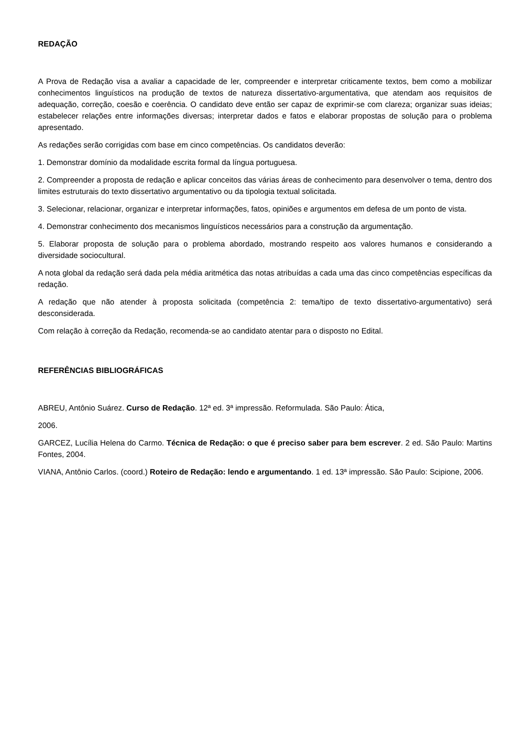REDAÇÃO
A Prova de Redação visa a avaliar a capacidade de ler, compreender e interpretar criticamente textos, bem como a mobilizar conhecimentos linguísticos na produção de textos de natureza dissertativo-argumentativa, que atendam aos requisitos de adequação, correção, coesão e coerência. O candidato deve então ser capaz de exprimir-se com clareza; organizar suas ideias; estabelecer relações entre informações diversas; interpretar dados e fatos e elaborar propostas de solução para o problema apresentado.
As redações serão corrigidas com base em cinco competências. Os candidatos deverão:
1. Demonstrar domínio da modalidade escrita formal da língua portuguesa.
2. Compreender a proposta de redação e aplicar conceitos das várias áreas de conhecimento para desenvolver o tema, dentro dos limites estruturais do texto dissertativo argumentativo ou da tipologia textual solicitada.
3. Selecionar, relacionar, organizar e interpretar informações, fatos, opiniões e argumentos em defesa de um ponto de vista.
4. Demonstrar conhecimento dos mecanismos linguísticos necessários para a construção da argumentação.
5. Elaborar proposta de solução para o problema abordado, mostrando respeito aos valores humanos e considerando a diversidade sociocultural.
A nota global da redação será dada pela média aritmética das notas atribuídas a cada uma das cinco competências específicas da redação.
A redação que não atender à proposta solicitada (competência 2: tema/tipo de texto dissertativo-argumentativo) será desconsiderada.
Com relação à correção da Redação, recomenda-se ao candidato atentar para o disposto no Edital.
REFERÊNCIAS BIBLIOGRÁFICAS
ABREU, Antônio Suárez. Curso de Redação. 12ª ed. 3ª impressão. Reformulada. São Paulo: Ática,
2006.
GARCEZ, Lucília Helena do Carmo. Técnica de Redação: o que é preciso saber para bem escrever. 2 ed. São Paulo: Martins Fontes, 2004.
VIANA, Antônio Carlos. (coord.) Roteiro de Redação: lendo e argumentando. 1 ed. 13ª impressão. São Paulo: Scipione, 2006.